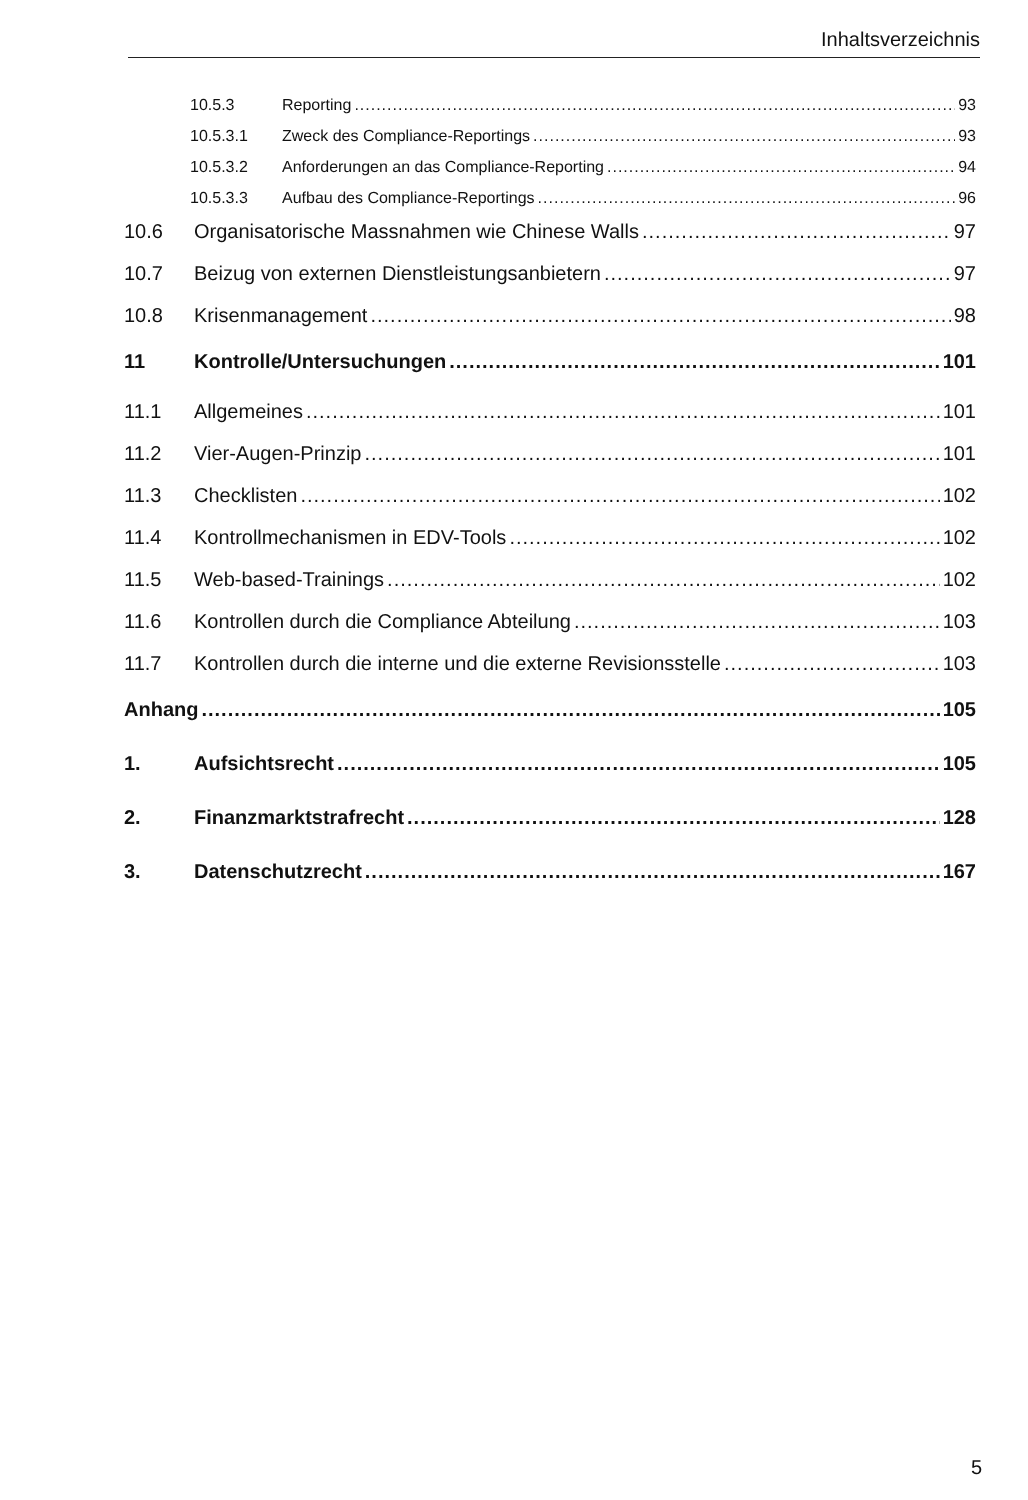Inhaltsverzeichnis
10.5.3 Reporting 93
10.5.3.1 Zweck des Compliance-Reportings 93
10.5.3.2 Anforderungen an das Compliance-Reporting 94
10.5.3.3 Aufbau des Compliance-Reportings 96
10.6 Organisatorische Massnahmen wie Chinese Walls 97
10.7 Beizug von externen Dienstleistungsanbietern 97
10.8 Krisenmanagement 98
11 Kontrolle/Untersuchungen 101
11.1 Allgemeines 101
11.2 Vier-Augen-Prinzip 101
11.3 Checklisten 102
11.4 Kontrollmechanismen in EDV-Tools 102
11.5 Web-based-Trainings 102
11.6 Kontrollen durch die Compliance Abteilung 103
11.7 Kontrollen durch die interne und die externe Revisionsstelle 103
Anhang 105
1. Aufsichtsrecht 105
2. Finanzmarktstrafrecht 128
3. Datenschutzrecht 167
5